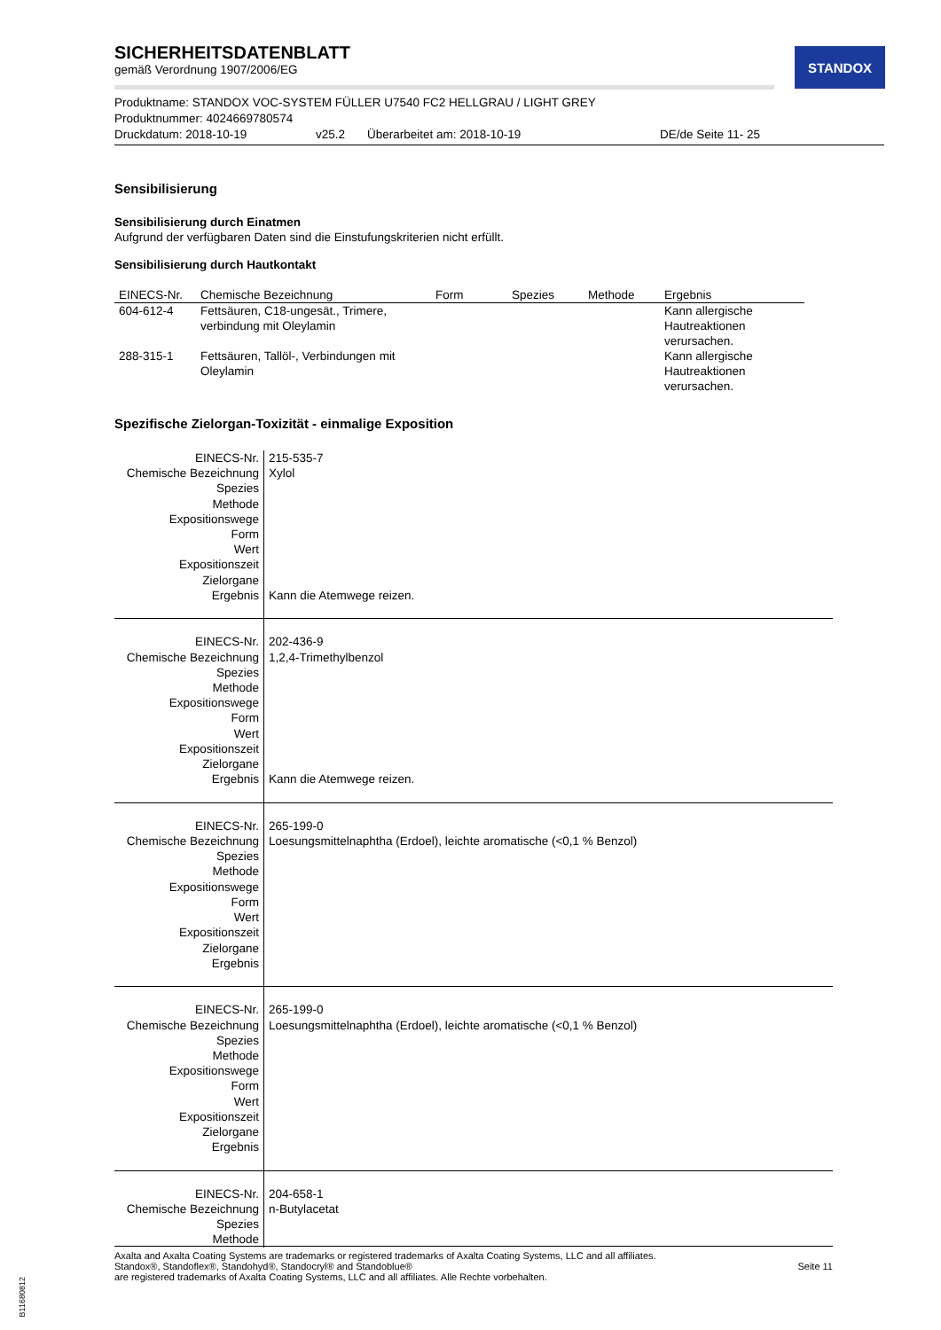STANDOX
SICHERHEITSDATENBLATT
gemäß Verordnung 1907/2006/EG
Produktname: STANDOX VOC-SYSTEM FÜLLER U7540 FC2 HELLGRAU / LIGHT GREY
Produktnummer: 4024669780574
Druckdatum: 2018-10-19 v25.2 Überarbeitet am: 2018-10-19 DE/de Seite 11- 25
Sensibilisierung
Sensibilisierung durch Einatmen
Aufgrund der verfügbaren Daten sind die Einstufungskriterien nicht erfüllt.
Sensibilisierung durch Hautkontakt
| EINECS-Nr. | Chemische Bezeichnung | Form | Spezies | Methode | Ergebnis |
| --- | --- | --- | --- | --- | --- |
| 604-612-4 | Fettsäuren, C18-ungesät., Trimere, verbindung mit Oleylamin | | | | Kann allergische Hautreaktionen verursachen. |
| 288-315-1 | Fettsäuren, Tallöl-, Verbindungen mit Oleylamin | | | | Kann allergische Hautreaktionen verursachen. |
Spezifische Zielorgan-Toxizität - einmalige Exposition
| EINECS-Nr. Chemische Bezeichnung Spezies Methode Expositionswege Form Wert Expositionszeit Zielorgane Ergebnis | 215-535-7 Xylol Kann die Atemwege reizen. |
| EINECS-Nr. Chemische Bezeichnung Spezies Methode Expositionswege Form Wert Expositionszeit Zielorgane Ergebnis | 202-436-9 1,2,4-Trimethylbenzol Kann die Atemwege reizen. |
| EINECS-Nr. Chemische Bezeichnung Spezies Methode Expositionswege Form Wert Expositionszeit Zielorgane Ergebnis | 265-199-0 Loesungsmittelnaphtha (Erdoel), leichte aromatische (<0,1 % Benzol) |
| EINECS-Nr. Chemische Bezeichnung Spezies Methode Expositionswege Form Wert Expositionszeit Zielorgane Ergebnis | 265-199-0 Loesungsmittelnaphtha (Erdoel), leichte aromatische (<0,1 % Benzol) |
| EINECS-Nr. Chemische Bezeichnung Spezies Methode | 204-658-1 n-Butylacetat |
Axalta and Axalta Coating Systems are trademarks or registered trademarks of Axalta Coating Systems, LLC and all affiliates. Standox®, Standoflex®, Standohyd®, Standocryl® and Standoblue®
are registered trademarks of Axalta Coating Systems, LLC and all affiliates. Alle Rechte vorbehalten.
Seite 11
B11680812